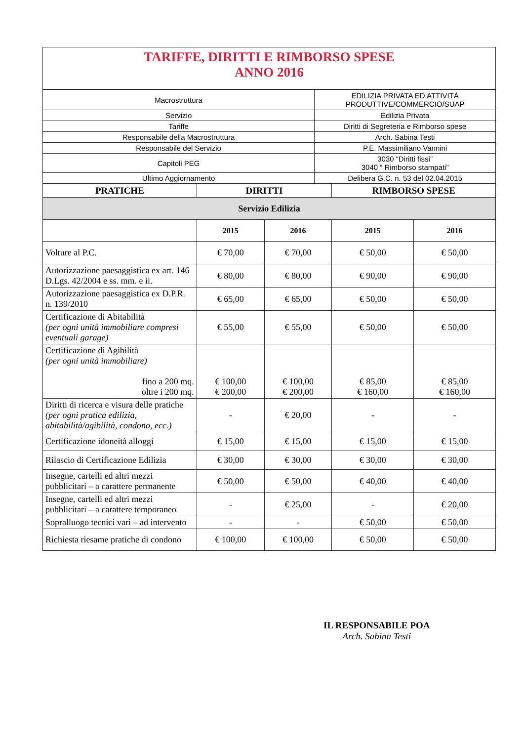| TARIFFE, DIRITTI E RIMBORSO SPESE ANNO 2016 |
| Macrostruttura | EDILIZIA PRIVATA ED ATTIVITÀ PRODUTTIVE/COMMERCIO/SUAP |
| Servizio | Edilizia Privata |
| Tariffe | Diritti di Segreteria e Rimborso spese |
| Responsabile della Macrostruttura | Arch. Sabina Testi |
| Responsabile del Servizio | P.E. Massimiliano Vannini |
| Capitoli PEG | 3030 “Diritti fissi” 3040 “ Rimborso stampati” |
| Ultimo Aggiornamento | Delibera G.C. n. 53 del 02.04.2015 |
| PRATICHE | DIRITTI | | RIMBORSO SPESE | |
| --- | --- | --- | --- | --- |
| Servizio Edilizia | | | | |
| | 2015 | 2016 | 2015 | 2016 |
| Volture al P.C. | € 70,00 | € 70,00 | € 50,00 | € 50,00 |
| Autorizzazione paesaggistica ex art. 146 D.Lgs. 42/2004 e ss. mm. e ii. | € 80,00 | € 80,00 | € 90,00 | € 90,00 |
| Autorizzazione paesaggistica ex D.P.R. n. 139/2010 | € 65,00 | € 65,00 | € 50,00 | € 50,00 |
| Certificazione di Abitabilità (per ogni unità immobiliare compresi eventuali garage) | € 55,00 | € 55,00 | € 50,00 | € 50,00 |
| Certificazione di Agibilità (per ogni unità immobiliare) fino a 200 mq. oltre i 200 mq. | € 100,00 € 200,00 | € 100,00 € 200,00 | € 85,00 € 160,00 | € 85,00 € 160,00 |
| Diritti di ricerca e visura delle pratiche (per ogni pratica edilizia, abitabilità/agibilità, condono, ecc.) | - | € 20,00 | - | - |
| Certificazione idoneità alloggi | € 15,00 | € 15,00 | € 15,00 | € 15,00 |
| Rilascio di Certificazione Edilizia | € 30,00 | € 30,00 | € 30,00 | € 30,00 |
| Insegne, cartelli ed altri mezzi pubblicitari – a carattere permanente | € 50,00 | € 50,00 | € 40,00 | € 40,00 |
| Insegne, cartelli ed altri mezzi pubblicitari – a carattere temporaneo | - | € 25,00 | - | € 20,00 |
| Sopralluogo tecnici vari – ad intervento | - | - | € 50,00 | € 50,00 |
| Richiesta riesame pratiche di condono | € 100,00 | € 100,00 | € 50,00 | € 50,00 |
IL RESPONSABILE POA
Arch. Sabina Testi